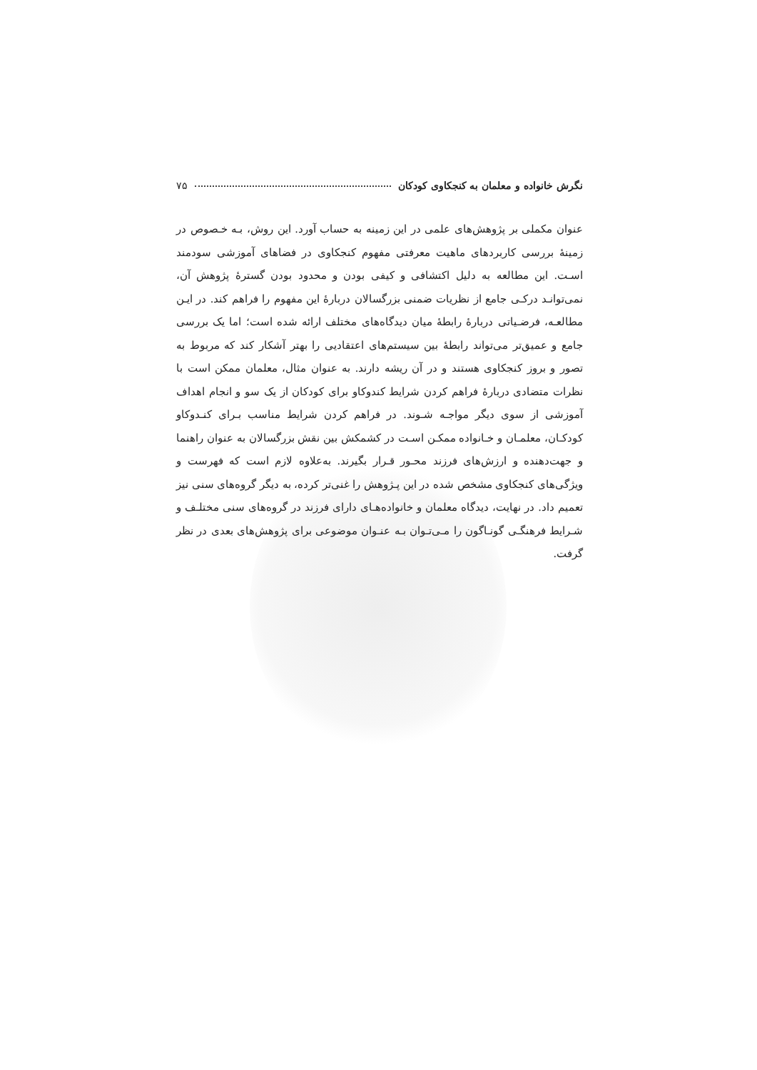نگرش خانواده و معلمان به کنجکاوی کودکان ۷۵
عنوان مکملی بر پژوهش‌های علمی در این زمینه به حساب آورد. این روش، بـه خـصوص در زمینهٔ بررسی کاربردهای ماهیت معرفتی مفهوم کنجکاوی در فضاهای آموزشی سودمند اسـت. این مطالعه به دلیل اکتشافی و کیفی بودن و محدود بودن گسترهٔ پژوهش آن، نمی‌توانـد درکـی جامع از نظریات ضمنی بزرگسالان دربارهٔ این مفهوم را فراهم کند. در ایـن مطالعـه، فرضـیاتی دربارهٔ رابطهٔ میان دیدگاه‌های مختلف ارائه شده است؛ اما یک بررسی جامع و عمیق‌تر می‌تواند رابطهٔ بین سیستم‌های اعتقادیی را بهتر آشکار کند که مربوط به تصور و بروز کنجکاوی هستند و در آن ریشه دارند. به عنوان مثال، معلمان ممکن است با نظرات متضادی دربارهٔ فراهم کردن شرایط کندوکاو برای کودکان از یک سو و انجام اهداف آموزشی از سوی دیگر مواجـه شـوند. در فراهم کردن شرایط مناسب بـرای کنـدوکاو کودکـان، معلمـان و خـانواده ممکـن اسـت در کشمکش بین نقش بزرگسالان به عنوان راهنما و جهت‌دهنده و ارزش‌های فرزند محـور قـرار بگیرند. به‌علاوه لازم است که فهرست و ویژگی‌های کنجکاوی مشخص شده در این پـژوهش را غنی‌تر کرده، به دیگر گروه‌های سنی نیز تعمیم داد. در نهایت، دیدگاه معلمان و خانواده‌هـای دارای فرزند در گروه‌های سنی مختلـف و شـرایط فرهنگـی گونـاگون را مـی‌تـوان بـه عنـوان موضوعی برای پژوهش‌های بعدی در نظر گرفت.